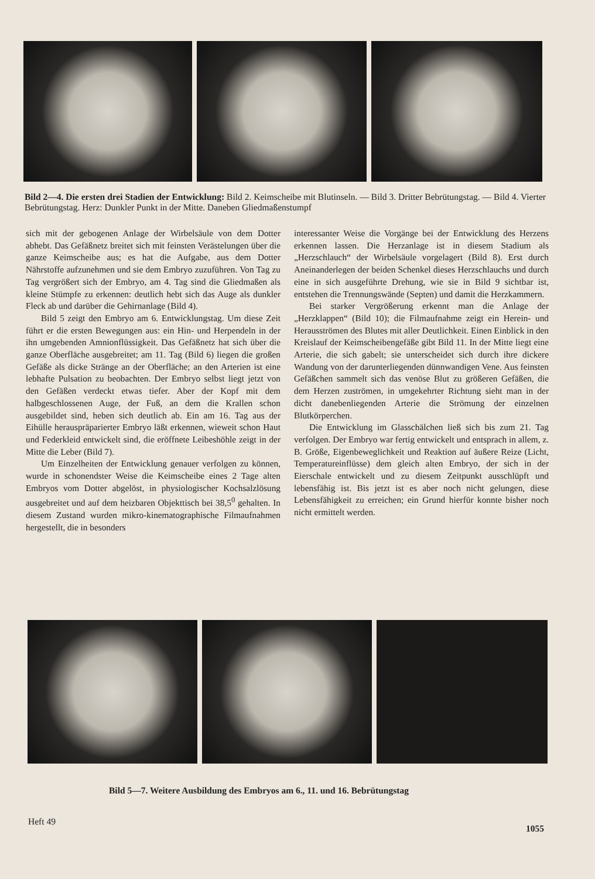Bild 2—4. Die ersten drei Stadien der Entwicklung: Bild 2. Keimscheibe mit Blutinseln. — Bild 3. Dritter Bebrütungstag. — Bild 4. Vierter Bebrütungstag. Herz: Dunkler Punkt in der Mitte. Daneben Gliedmaßenstumpf
sich mit der gebogenen Anlage der Wirbelsäule von dem Dotter abhebt. Das Gefäßnetz breitet sich mit feinsten Verästelungen über die ganze Keimscheibe aus; es hat die Aufgabe, aus dem Dotter Nährstoffe aufzunehmen und sie dem Embryo zuzuführen. Von Tag zu Tag vergrößert sich der Embryo, am 4. Tag sind die Gliedmaßen als kleine Stümpfe zu erkennen: deutlich hebt sich das Auge als dunkler Fleck ab und darüber die Gehirnanlage (Bild 4).
Bild 5 zeigt den Embryo am 6. Entwicklungstag. Um diese Zeit führt er die ersten Bewegungen aus: ein Hin- und Herpendeln in der ihn umgebenden Amnionflüssigkeit. Das Gefäßnetz hat sich über die ganze Oberfläche ausgebreitet; am 11. Tag (Bild 6) liegen die großen Gefäße als dicke Stränge an der Oberfläche; an den Arterien ist eine lebhafte Pulsation zu beobachten. Der Embryo selbst liegt jetzt von den Gefäßen verdeckt etwas tiefer. Aber der Kopf mit dem halbgeschlossenen Auge, der Fuß, an dem die Krallen schon ausgebildet sind, heben sich deutlich ab. Ein am 16. Tag aus der Eihülle herauspräparierter Embryo läßt erkennen, wieweit schon Haut und Federkleid entwickelt sind, die eröffnete Leibeshöhle zeigt in der Mitte die Leber (Bild 7).
Um Einzelheiten der Entwicklung genauer verfolgen zu können, wurde in schonendster Weise die Keimscheibe eines 2 Tage alten Embryos vom Dotter abgelöst, in physiologischer Kochsalzlösung ausgebreitet und auf dem heizbaren Objekttisch bei 38,5<sup>0</sup> gehalten. In diesem Zustand wurden mikro-kinematographische Filmaufnahmen hergestellt, die in besonders
interessanter Weise die Vorgänge bei der Entwicklung des Herzens erkennen lassen. Die Herzanlage ist in diesem Stadium als „Herzschlauch“ der Wirbelsäule vorgelagert (Bild 8). Erst durch Aneinanderlegen der beiden Schenkel dieses Herzschlauchs und durch eine in sich ausgeführte Drehung, wie sie in Bild 9 sichtbar ist, entstehen die Trennungswände (Septen) und damit die Herzkammern.
Bei starker Vergrößerung erkennt man die Anlage der „Herzklappen“ (Bild 10); die Filmaufnahme zeigt ein Herein- und Herausströmen des Blutes mit aller Deutlichkeit. Einen Einblick in den Kreislauf der Keimscheibengefäße gibt Bild 11. In der Mitte liegt eine Arterie, die sich gabelt; sie unterscheidet sich durch ihre dickere Wandung von der darunterliegenden dünnwandigen Vene. Aus feinsten Gefäßchen sammelt sich das venöse Blut zu größeren Gefäßen, die dem Herzen zuströmen, in umgekehrter Richtung sieht man in der dicht danebenliegenden Arterie die Strömung der einzelnen Blutkörperchen.
Die Entwicklung im Glasschälchen ließ sich bis zum 21. Tag verfolgen. Der Embryo war fertig entwickelt und entsprach in allem, z. B. Größe, Eigenbeweglichkeit und Reaktion auf äußere Reize (Licht, Temperatureinflüsse) dem gleich alten Embryo, der sich in der Eierschale entwickelt und zu diesem Zeitpunkt ausschlüpft und lebensfähig ist. Bis jetzt ist es aber noch nicht gelungen, diese Lebensfähigkeit zu erreichen; ein Grund hierfür konnte bisher noch nicht ermittelt werden.
Bild 5—7. Weitere Ausbildung des Embryos am 6., 11. und 16. Bebrütungstag
Heft 49
1055